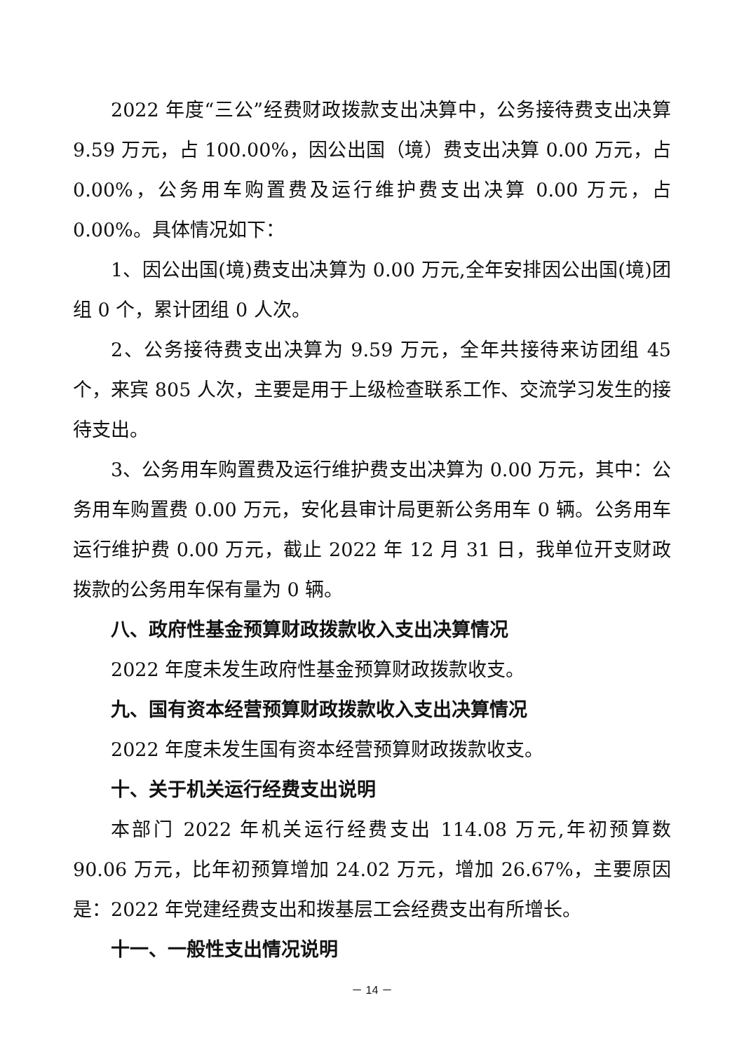2022 年度“三公”经费财政拨款支出决算中，公务接待费支出决算 9.59 万元，占 100.00%，因公出国（境）费支出决算 0.00 万元，占 0.00%，公务用车购置费及运行维护费支出决算 0.00 万元，占 0.00%。具体情况如下：
1、因公出国(境)费支出决算为 0.00 万元,全年安排因公出国(境)团组 0 个，累计团组 0 人次。
2、公务接待费支出决算为 9.59 万元，全年共接待来访团组 45 个，来宾 805 人次，主要是用于上级检查联系工作、交流学习发生的接待支出。
3、公务用车购置费及运行维护费支出决算为 0.00 万元，其中：公务用车购置费 0.00 万元，安化县审计局更新公务用车 0 辆。公务用车运行维护费 0.00 万元，截止 2022 年 12 月 31 日，我单位开支财政拨款的公务用车保有量为 0 辆。
八、政府性基金预算财政拨款收入支出决算情况
2022 年度未发生政府性基金预算财政拨款收支。
九、国有资本经营预算财政拨款收入支出决算情况
2022 年度未发生国有资本经营预算财政拨款收支。
十、关于机关运行经费支出说明
本部门 2022 年机关运行经费支出 114.08 万元,年初预算数 90.06 万元，比年初预算增加 24.02 万元，增加 26.67%，主要原因是：2022 年党建经费支出和拨基层工会经费支出有所增长。
十一、一般性支出情况说明
－ 14 －